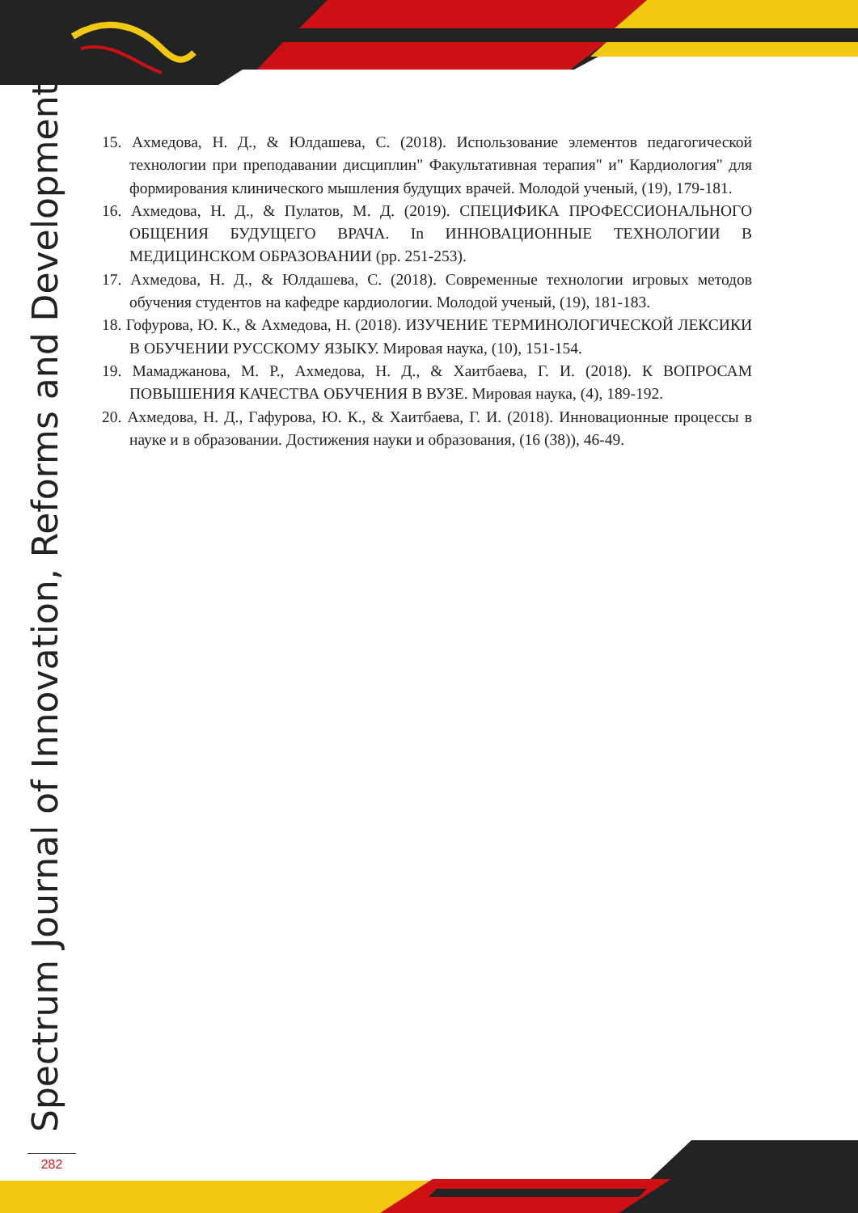Spectrum Journal of Innovation, Reforms and Development
15. Ахмедова, Н. Д., & Юлдашева, С. (2018). Использование элементов педагогической технологии при преподавании дисциплин" Факультативная терапия" и" Кардиология" для формирования клинического мышления будущих врачей. Молодой ученый, (19), 179-181.
16. Ахмедова, Н. Д., & Пулатов, М. Д. (2019). СПЕЦИФИКА ПРОФЕССИОНАЛЬНОГО ОБЩЕНИЯ БУДУЩЕГО ВРАЧА. In ИННОВАЦИОННЫЕ ТЕХНОЛОГИИ В МЕДИЦИНСКОМ ОБРАЗОВАНИИ (pp. 251-253).
17. Ахмедова, Н. Д., & Юлдашева, С. (2018). Современные технологии игровых методов обучения студентов на кафедре кардиологии. Молодой ученый, (19), 181-183.
18. Гофурова, Ю. К., & Ахмедова, Н. (2018). ИЗУЧЕНИЕ ТЕРМИНОЛОГИЧЕСКОЙ ЛЕКСИКИ В ОБУЧЕНИИ РУССКОМУ ЯЗЫКУ. Мировая наука, (10), 151-154.
19. Мамаджанова, М. Р., Ахмедова, Н. Д., & Хаитбаева, Г. И. (2018). К ВОПРОСАМ ПОВЫШЕНИЯ КАЧЕСТВА ОБУЧЕНИЯ В ВУЗЕ. Мировая наука, (4), 189-192.
20. Ахмедова, Н. Д., Гафурова, Ю. К., & Хаитбаева, Г. И. (2018). Инновационные процессы в науке и в образовании. Достижения науки и образования, (16 (38)), 46-49.
282